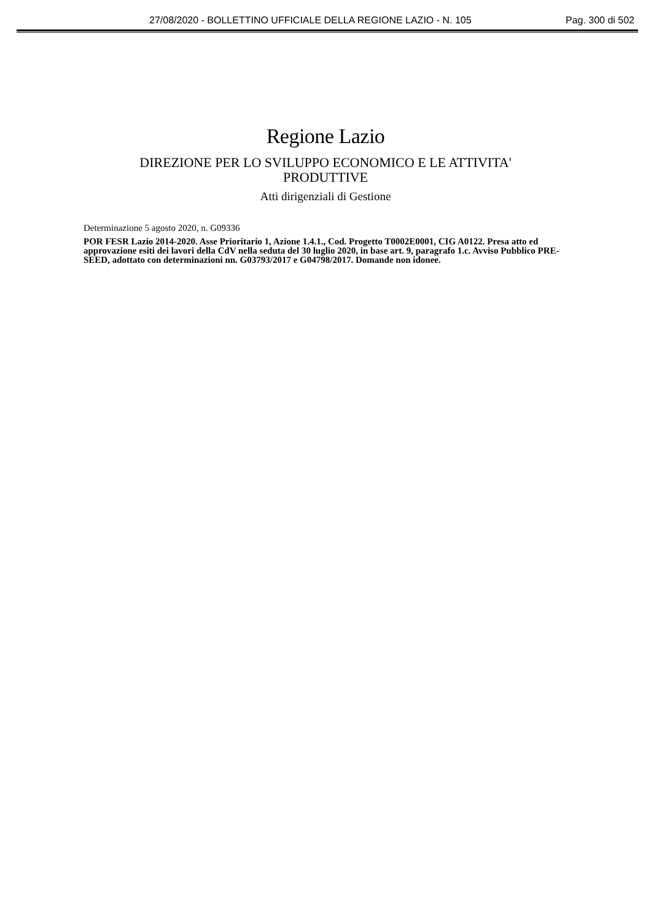27/08/2020 - BOLLETTINO UFFICIALE DELLA REGIONE LAZIO - N. 105 Pag. 300 di 502
Regione Lazio
DIREZIONE PER LO SVILUPPO ECONOMICO E LE ATTIVITA'
PRODUTTIVE
Atti dirigenziali di Gestione
Determinazione 5 agosto 2020, n. G09336
POR FESR Lazio 2014-2020. Asse Prioritario 1, Azione 1.4.1., Cod. Progetto T0002E0001, CIG A0122. Presa atto ed approvazione esiti dei lavori della CdV nella seduta del 30 luglio 2020, in base art. 9, paragrafo 1.c. Avviso Pubblico PRE-SEED, adottato con determinazioni nn. G03793/2017 e G04798/2017. Domande non idonee.